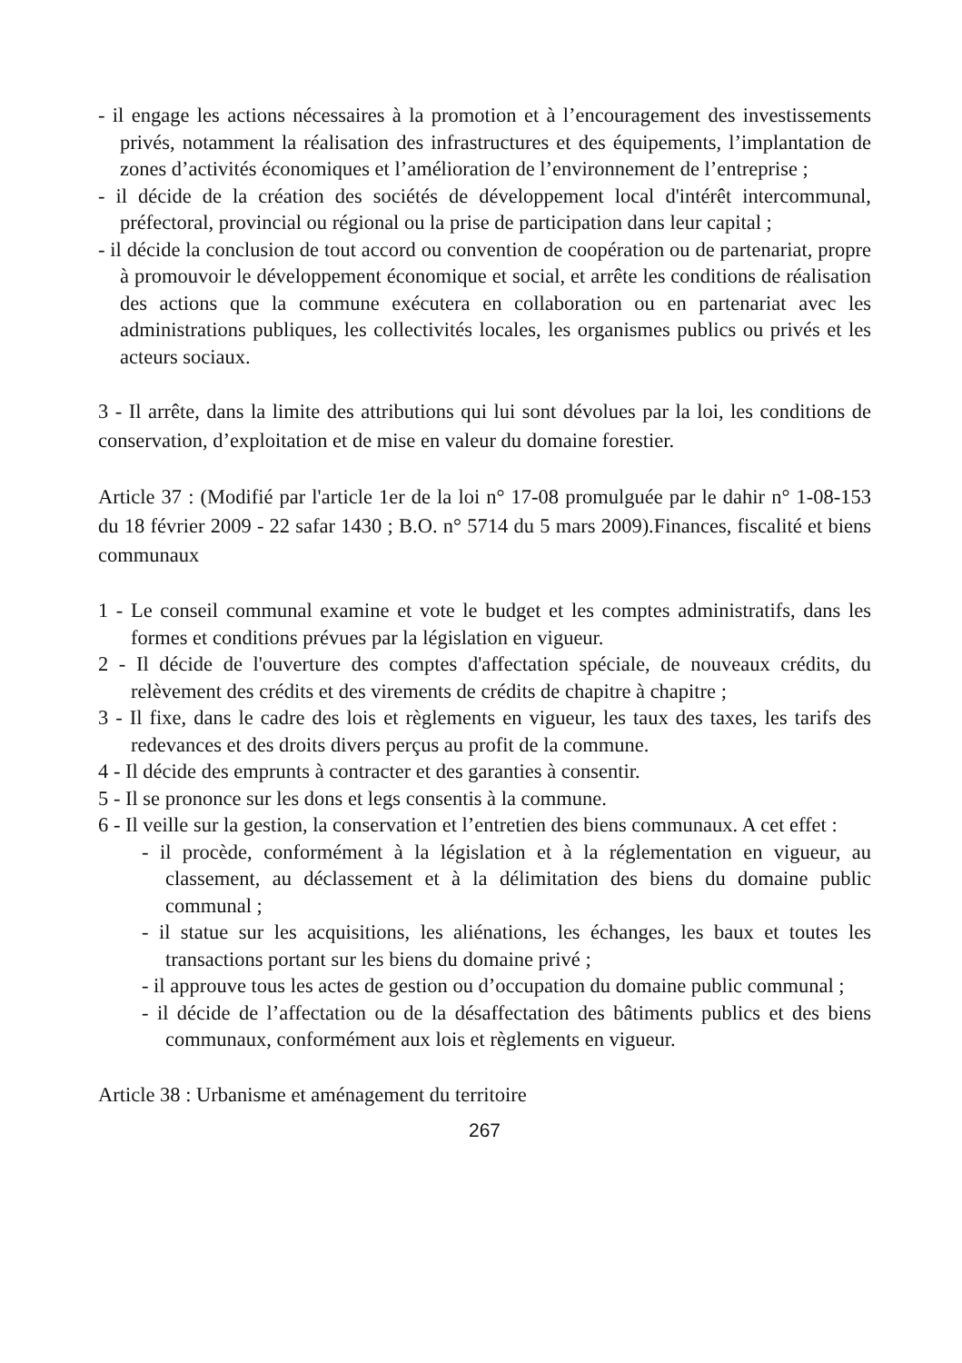- il engage les actions nécessaires à la promotion et à l’encouragement des investissements privés, notamment la réalisation des infrastructures et des équipements, l’implantation de zones d’activités économiques et l’amélioration de l’environnement de l’entreprise ;
- il décide de la création des sociétés de développement local d'intérêt intercommunal, préfectoral, provincial ou régional ou la prise de participation dans leur capital ;
- il décide la conclusion de tout accord ou convention de coopération ou de partenariat, propre à promouvoir le développement économique et social, et arrête les conditions de réalisation des actions que la commune exécutera en collaboration ou en partenariat avec les administrations publiques, les collectivités locales, les organismes publics ou privés et les acteurs sociaux.
3 - Il arrête, dans la limite des attributions qui lui sont dévolues par la loi, les conditions de conservation, d’exploitation et de mise en valeur du domaine forestier.
Article 37 : (Modifié par l'article 1er de la loi n° 17-08 promulguée par le dahir n° 1-08-153 du 18 février 2009 - 22 safar 1430 ; B.O. n° 5714 du 5 mars 2009).Finances, fiscalité et biens communaux
1 - Le conseil communal examine et vote le budget et les comptes administratifs, dans les formes et conditions prévues par la législation en vigueur.
2 - Il décide de l'ouverture des comptes d'affectation spéciale, de nouveaux crédits, du relèvement des crédits et des virements de crédits de chapitre à chapitre ;
3 - Il fixe, dans le cadre des lois et règlements en vigueur, les taux des taxes, les tarifs des redevances et des droits divers perçus au profit de la commune.
4 - Il décide des emprunts à contracter et des garanties à consentir.
5 - Il se prononce sur les dons et legs consentis à la commune.
6 - Il veille sur la gestion, la conservation et l’entretien des biens communaux. A cet effet :
- il procède, conformément à la législation et à la réglementation en vigueur, au classement, au déclassement et à la délimitation des biens du domaine public communal ;
- il statue sur les acquisitions, les aliénations, les échanges, les baux et toutes les transactions portant sur les biens du domaine privé ;
- il approuve tous les actes de gestion ou d’occupation du domaine public communal ;
- il décide de l’affectation ou de la désaffectation des bâtiments publics et des biens communaux, conformément aux lois et règlements en vigueur.
Article 38 : Urbanisme et aménagement du territoire
267